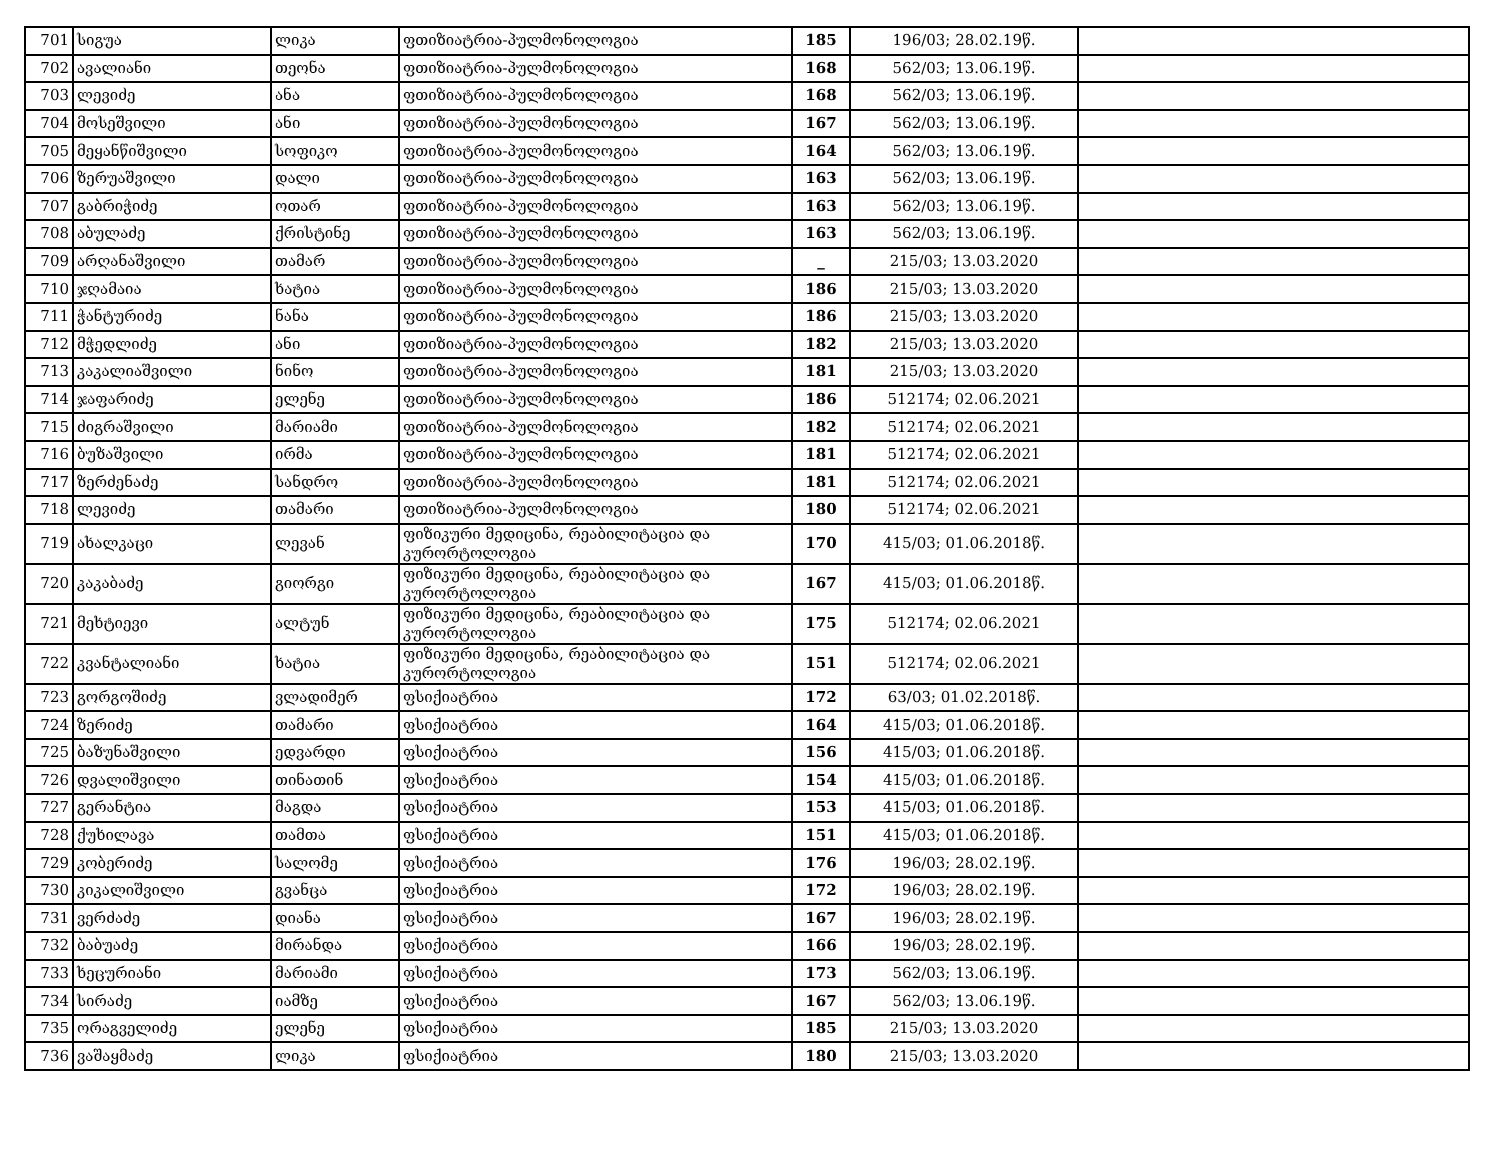| 701 | სიგუა | ლიკა | ფთიზიატრია-პულმონოლოგია | 185 | 196/03; 28.02.19წ. | |
| 702 | ავალიანი | თეონა | ფთიზიატრია-პულმონოლოგია | 168 | 562/03; 13.06.19წ. | |
| 703 | ლევიძე | ანა | ფთიზიატრია-პულმონოლოგია | 168 | 562/03; 13.06.19წ. | |
| 704 | მოსეშვილი | ანი | ფთიზიატრია-პულმონოლოგია | 167 | 562/03; 13.06.19წ. | |
| 705 | მეყანწიშვილი | სოფიკო | ფთიზიატრია-პულმონოლოგია | 164 | 562/03; 13.06.19წ. | |
| 706 | ზერუაშვილი | დალი | ფთიზიატრია-პულმონოლოგია | 163 | 562/03; 13.06.19წ. | |
| 707 | გაბრიჭიძე | ოთარ | ფთიზიატრია-პულმონოლოგია | 163 | 562/03; 13.06.19წ. | |
| 708 | აბულაძე | ქრისტინე | ფთიზიატრია-პულმონოლოგია | 163 | 562/03; 13.06.19წ. | |
| 709 | არღანაშვილი | თამარ | ფთიზიატრია-პულმონოლოგია | _ | 215/03; 13.03.2020 | |
| 710 | ჯღამაია | ხატია | ფთიზიატრია-პულმონოლოგია | 186 | 215/03; 13.03.2020 | |
| 711 | ჭანტურიძე | ნანა | ფთიზიატრია-პულმონოლოგია | 186 | 215/03; 13.03.2020 | |
| 712 | მჭედლიძე | ანი | ფთიზიატრია-პულმონოლოგია | 182 | 215/03; 13.03.2020 | |
| 713 | კაკალიაშვილი | ნინო | ფთიზიატრია-პულმონოლოგია | 181 | 215/03; 13.03.2020 | |
| 714 | ჯაფარიძე | ელენე | ფთიზიატრია-პულმონოლოგია | 186 | 512174; 02.06.2021 | |
| 715 | ძიგრაშვილი | მარიამი | ფთიზიატრია-პულმონოლოგია | 182 | 512174; 02.06.2021 | |
| 716 | ბუზაშვილი | ირმა | ფთიზიატრია-პულმონოლოგია | 181 | 512174; 02.06.2021 | |
| 717 | ზერძენაძე | სანდრო | ფთიზიატრია-პულმონოლოგია | 181 | 512174; 02.06.2021 | |
| 718 | ლევიძე | თამარი | ფთიზიატრია-პულმონოლოგია | 180 | 512174; 02.06.2021 | |
| 719 | ახალკაცი | ლევან | ფიზიკური მედიცინა, რეაბილიტაცია და კურორტოლოგია | 170 | 415/03; 01.06.2018წ. | |
| 720 | კაკაბაძე | გიორგი | ფიზიკური მედიცინა, რეაბილიტაცია და კურორტოლოგია | 167 | 415/03; 01.06.2018წ. | |
| 721 | მეხტიევი | ალტუნ | ფიზიკური მედიცინა, რეაბილიტაცია და კურორტოლოგია | 175 | 512174; 02.06.2021 | |
| 722 | კვანტალიანი | ხატია | ფიზიკური მედიცინა, რეაბილიტაცია და კურორტოლოგია | 151 | 512174; 02.06.2021 | |
| 723 | გორგოშიძე | ვლადიმერ | ფსიქიატრია | 172 | 63/03; 01.02.2018წ. | |
| 724 | ზერიძე | თამარი | ფსიქიატრია | 164 | 415/03; 01.06.2018წ. | |
| 725 | ბაზუნაშვილი | ედვარდი | ფსიქიატრია | 156 | 415/03; 01.06.2018წ. | |
| 726 | დვალიშვილი | თინათინ | ფსიქიატრია | 154 | 415/03; 01.06.2018წ. | |
| 727 | გერანტია | მაგდა | ფსიქიატრია | 153 | 415/03; 01.06.2018წ. | |
| 728 | ქუხილავა | თამთა | ფსიქიატრია | 151 | 415/03; 01.06.2018წ. | |
| 729 | კობერიძე | სალომე | ფსიქიატრია | 176 | 196/03; 28.02.19წ. | |
| 730 | კიკალიშვილი | გვანცა | ფსიქიატრია | 172 | 196/03; 28.02.19წ. | |
| 731 | ვერძაძე | დიანა | ფსიქიატრია | 167 | 196/03; 28.02.19წ. | |
| 732 | ბაბუაძე | მირანდა | ფსიქიატრია | 166 | 196/03; 28.02.19წ. | |
| 733 | ხეცურიანი | მარიამი | ფსიქიატრია | 173 | 562/03; 13.06.19წ. | |
| 734 | სირაძე | იამზე | ფსიქიატრია | 167 | 562/03; 13.06.19წ. | |
| 735 | ორაგველიძე | ელენე | ფსიქიატრია | 185 | 215/03; 13.03.2020 | |
| 736 | ვაშაყმაძე | ლიკა | ფსიქიატრია | 180 | 215/03; 13.03.2020 | |